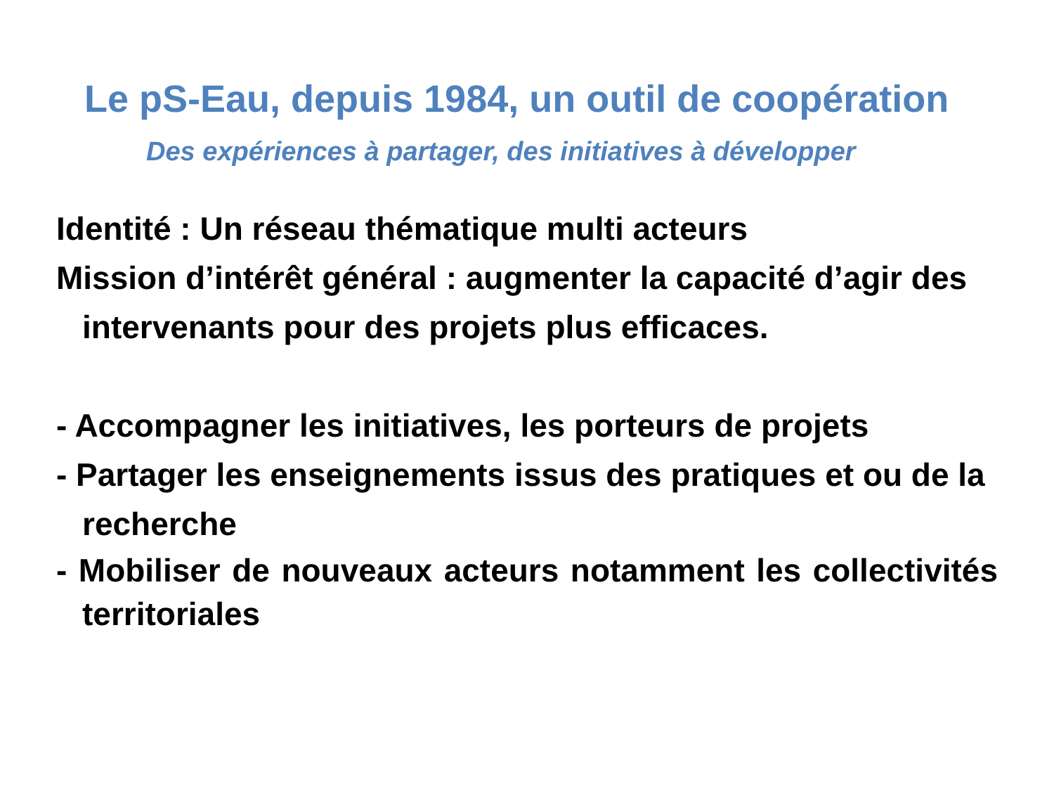Le pS-Eau, depuis 1984, un outil de coopération
Des expériences à partager, des initiatives à développer
Identité : Un réseau thématique multi acteurs
Mission d’intérêt général : augmenter la capacité d’agir des intervenants pour des projets plus efficaces.
- Accompagner les initiatives, les porteurs de projets
- Partager les enseignements issus des pratiques et ou de la recherche
- Mobiliser de nouveaux acteurs notamment les collectivités territoriales